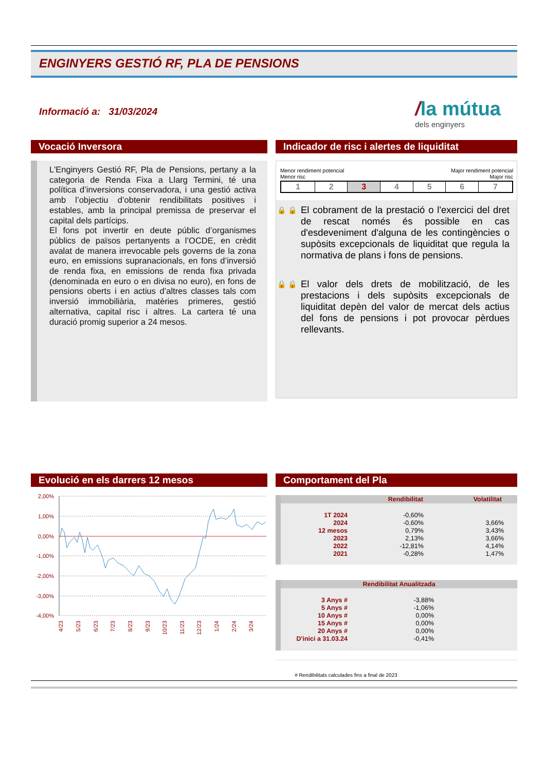ENGINYERS GESTIÓ RF, PLA DE PENSIONS
Informació a: 31/03/2024
/la mútua
dels enginyers
Vocació Inversora
L'Enginyers Gestió RF, Pla de Pensions, pertany a la categoria de Renda Fixa a Llarg Termini, té una política d’inversions conservadora, i una gestió activa amb l’objectiu d’obtenir rendibilitats positives i estables, amb la principal premissa de preservar el capital dels partícips.
El fons pot invertir en deute públic d’organismes públics de països pertanyents a l’OCDE, en crèdit avalat de manera irrevocable pels governs de la zona euro, en emissions supranacionals, en fons d’inversió de renda fixa, en emissions de renda fixa privada (denominada en euro o en divisa no euro), en fons de pensions oberts i en actius d’altres classes tals com inversió immobiliària, matèries primeres, gestió alternativa, capital risc i altres. La cartera té una duració promig superior a 24 mesos.
Indicador de risc i alertes de liquiditat
Menor rendiment potencial Major rendiment potencial
Menor risc Major risc
| 1 | 2 | 3 | 4 | 5 | 6 | 7 |
🔒 🔒
El cobrament de la prestació o l'exercici del dret de rescat només és possible en cas d'esdeveniment d'alguna de les contingències o supòsits excepcionals de liquiditat que regula la normativa de plans i fons de pensions.
🔒 🔒
El valor dels drets de mobilització, de les prestacions i dels supòsits excepcionals de liquiditat depèn del valor de mercat dels actius del fons de pensions i pot provocar pèrdues rellevants.
Evolució en els darrers 12 mesos
2,00%
1,00%
0,00%
-1,00%
-2,00%
-3,00%
-4,00%
4/23
5/23
6/23
7/23
8/23
9/23
10/23
11/23
12/23
1/24
2/24
3/24
Comportament del Pla
| | Rendibilitat | Volatilitat |
| --- | --- | --- |
| 1T 2024 | -0,60% | |
| 2024 | -0,60% | 3,66% |
| 12 mesos | 0,79% | 3,43% |
| 2023 | 2,13% | 3,66% |
| 2022 | -12,81% | 4,14% |
| 2021 | -0,28% | 1,47% |
| Rendibilitat Anualitzada | | |
| --- | --- | --- |
| 3 Anys # | -3,88% | |
| 5 Anys # | -1,06% | |
| 10 Anys # | 0,00% | |
| 15 Anys # | 0,00% | |
| 20 Anys # | 0,00% | |
| D'inici a 31.03.24 | -0,41% | |
# Rendibilitats calculades fins a final de 2023